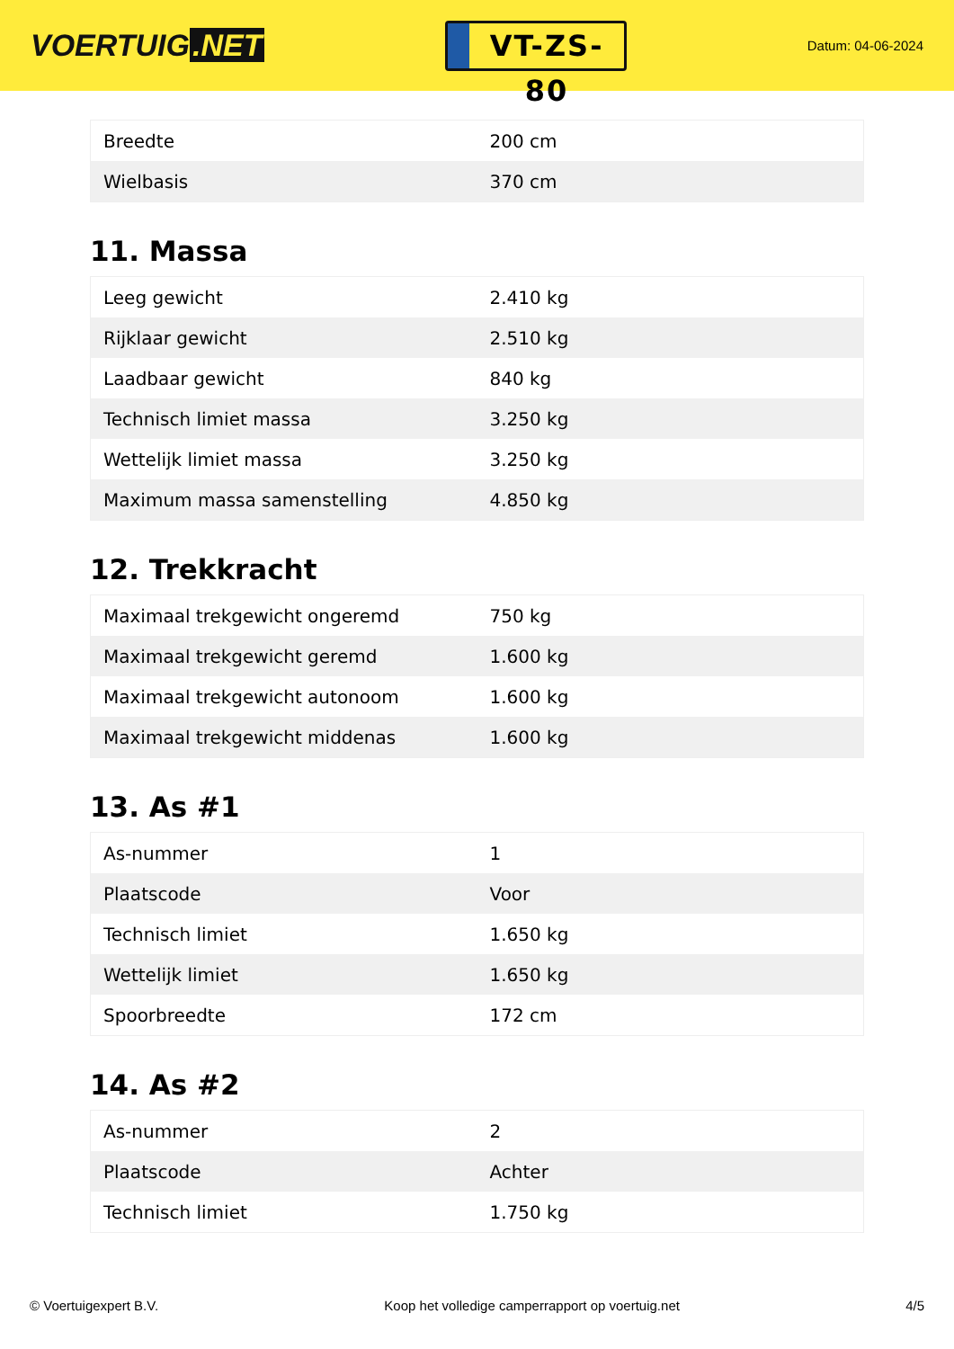VOERTUIG.NET
VT-ZS-80
Datum: 04-06-2024
| Breedte | 200 cm |
| Wielbasis | 370 cm |
11. Massa
| Leeg gewicht | 2.410 kg |
| Rijklaar gewicht | 2.510 kg |
| Laadbaar gewicht | 840 kg |
| Technisch limiet massa | 3.250 kg |
| Wettelijk limiet massa | 3.250 kg |
| Maximum massa samenstelling | 4.850 kg |
12. Trekkracht
| Maximaal trekgewicht ongeremd | 750 kg |
| Maximaal trekgewicht geremd | 1.600 kg |
| Maximaal trekgewicht autonoom | 1.600 kg |
| Maximaal trekgewicht middenas | 1.600 kg |
13. As #1
| As-nummer | 1 |
| Plaatscode | Voor |
| Technisch limiet | 1.650 kg |
| Wettelijk limiet | 1.650 kg |
| Spoorbreedte | 172 cm |
14. As #2
| As-nummer | 2 |
| Plaatscode | Achter |
| Technisch limiet | 1.750 kg |
© Voertuigexpert B.V. Koop het volledige camperrapport op voertuig.net 4/5